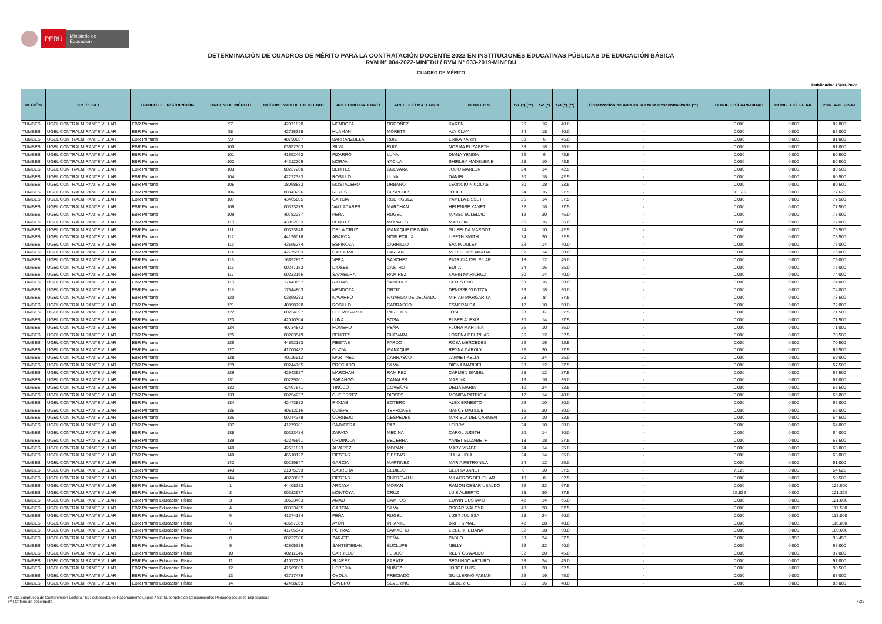PERÚ
Ministerio de Educación
DETERMINACIÓN DE CUADROS DE MÉRITO PARA LA CONTRATACIÓN DOCENTE 2022 EN INSTITUCIONES EDUCATIVAS PÚBLICAS DE EDUCACIÓN BÁSICA
RVM N° 004-2022-MINEDU / RVM N° 033-2019-MINEDU
CUADRO DE MÉRITO
Publicado: 15/01/2022
| REGIÓN | DRE / UGEL | GRUPO DE INSCRIPCIÓN | ORDEN DE MÉRITO | DOCUMENTO DE IDENTIDAD | APELLIDO PATERNO | APELLIDO MATERNO | NOMBRES | S1 (*) (**) | S2 (*) | S3 (*) (**) | Observación de Aula en la Etapa Descentralizada (**) | BONIF. DISCAPACIDAD | BONIF. LIC. FF.AA. | PUNTAJE FINAL |
| --- | --- | --- | --- | --- | --- | --- | --- | --- | --- | --- | --- | --- | --- | --- |
| TUMBES | UGEL CONTRALMIRANTE VILLAR | EBR Primaria | 97 | 42971820 | MENDOZA | ORDOÑEZ | KAREN | 26 | 16 | 40.0 | - | 0.000 | 0.000 | 82.000 |
| TUMBES | UGEL CONTRALMIRANTE VILLAR | EBR Primaria | 98 | 42735338 | HUAMAN | MORETTI | ALY CLAY | 34 | 18 | 30.0 | - | 0.000 | 0.000 | 82.000 |
| TUMBES | UGEL CONTRALMIRANTE VILLAR | EBR Primaria | 99 | 40790887 | BARRANZUELA | RUIZ | ERIKA KARIN | 30 | 6 | 45.0 | - | 0.000 | 0.000 | 81.000 |
| TUMBES | UGEL CONTRALMIRANTE VILLAR | EBR Primaria | 100 | 03652303 | SILVA | RUIZ | NORMA ELIZABETH | 38 | 18 | 25.0 | - | 0.000 | 0.000 | 81.000 |
| TUMBES | UGEL CONTRALMIRANTE VILLAR | EBR Primaria | 101 | 41652462 | PIZARRO | LUNA | DIANA YENISA | 32 | 6 | 42.5 | - | 0.000 | 0.000 | 80.500 |
| TUMBES | UGEL CONTRALMIRANTE VILLAR | EBR Primaria | 102 | 44312209 | MORAN | YACILA | SHIRLEY MADELEINE | 28 | 10 | 42.5 | - | 0.000 | 0.000 | 80.500 |
| TUMBES | UGEL CONTRALMIRANTE VILLAR | EBR Primaria | 103 | 00237200 | BENITES | GUEVARA | JULIO MARLON | 24 | 14 | 42.5 | - | 0.000 | 0.000 | 80.500 |
| TUMBES | UGEL CONTRALMIRANTE VILLAR | EBR Primaria | 104 | 42272383 | ROSILLO | LUNA | DANIEL | 20 | 18 | 42.5 | - | 0.000 | 0.000 | 80.500 |
| TUMBES | UGEL CONTRALMIRANTE VILLAR | EBR Primaria | 105 | 18068883 | MOSTACERO | URBANO | LEONCIO NICOLAS | 30 | 18 | 32.5 | - | 0.000 | 0.000 | 80.500 |
| TUMBES | UGEL CONTRALMIRANTE VILLAR | EBR Primaria | 106 | 80343296 | REYES | CESPEDES | JORGE | 24 | 16 | 27.5 | - | 10.125 | 0.000 | 77.625 |
| TUMBES | UGEL CONTRALMIRANTE VILLAR | EBR Primaria | 107 | 43465885 | GARCIA | RODRIGUEZ | PAMELA LISSETT | 26 | 14 | 37.5 | - | 0.000 | 0.000 | 77.500 |
| TUMBES | UGEL CONTRALMIRANTE VILLAR | EBR Primaria | 108 | 00323279 | VALLADARES | MARCHAN | HELENISE YANET | 32 | 18 | 27.5 | - | 0.000 | 0.000 | 77.500 |
| TUMBES | UGEL CONTRALMIRANTE VILLAR | EBR Primaria | 109 | 40782237 | PEÑA | RUGEL | MABEL SOLEDAD | 12 | 20 | 45.0 | - | 0.000 | 0.000 | 77.000 |
| TUMBES | UGEL CONTRALMIRANTE VILLAR | EBR Primaria | 110 | 43952033 | BENITES | MORALES | MARYLIN | 26 | 16 | 35.0 | - | 0.000 | 0.000 | 77.000 |
| TUMBES | UGEL CONTRALMIRANTE VILLAR | EBR Primaria | 111 | 00323648 | DE LA CRUZ | IPANAQUE DE NIÑO | GUISELDA MARGOT | 24 | 10 | 42.5 | - | 0.000 | 0.000 | 76.500 |
| TUMBES | UGEL CONTRALMIRANTE VILLAR | EBR Primaria | 112 | 44196018 | ABARCA | NOBLECILLA | LISETH SMITH | 24 | 20 | 32.5 | - | 0.000 | 0.000 | 76.500 |
| TUMBES | UGEL CONTRALMIRANTE VILLAR | EBR Primaria | 113 | 43556274 | ESPINOZA | CARRILLO | SANIA DULEY | 22 | 14 | 40.0 | - | 0.000 | 0.000 | 76.000 |
| TUMBES | UGEL CONTRALMIRANTE VILLAR | EBR Primaria | 114 | 42775503 | CARDOZA | FARFAN | MERCEDES AMALIA | 32 | 14 | 30.0 | - | 0.000 | 0.000 | 76.000 |
| TUMBES | UGEL CONTRALMIRANTE VILLAR | EBR Primaria | 115 | 16692897 | VERA | SANCHEZ | PATRICIA DEL PILAR | 18 | 12 | 45.0 | - | 0.000 | 0.000 | 75.000 |
| TUMBES | UGEL CONTRALMIRANTE VILLAR | EBR Primaria | 116 | 00247153 | DIOSES | CASTRO | EDITA | 24 | 16 | 35.0 | - | 0.000 | 0.000 | 75.000 |
| TUMBES | UGEL CONTRALMIRANTE VILLAR | EBR Primaria | 117 | 00323165 | SAAVEDRA | RAMIREZ | KARIN MARICRUZ | 20 | 14 | 40.0 | - | 0.000 | 0.000 | 74.000 |
| TUMBES | UGEL CONTRALMIRANTE VILLAR | EBR Primaria | 118 | 17443657 | RIOJAS | SANCHEZ | CELESTINO | 28 | 16 | 30.0 | - | 0.000 | 0.000 | 74.000 |
| TUMBES | UGEL CONTRALMIRANTE VILLAR | EBR Primaria | 119 | 17544803 | MENDOZA | ORTIZ | DENISSE YUVITZA | 26 | 18 | 30.0 | - | 0.000 | 0.000 | 74.000 |
| TUMBES | UGEL CONTRALMIRANTE VILLAR | EBR Primaria | 120 | 03869283 | NAVARRO | FAJARDO DE DELGADO | MIRIAN MARGARITA | 28 | 8 | 37.5 | - | 0.000 | 0.000 | 73.500 |
| TUMBES | UGEL CONTRALMIRANTE VILLAR | EBR Primaria | 121 | 40898790 | ROSILLO | CARRASCO | ESMERALDA | 12 | 10 | 50.0 | - | 0.000 | 0.000 | 72.000 |
| TUMBES | UGEL CONTRALMIRANTE VILLAR | EBR Primaria | 122 | 00234397 | DEL ROSARIO | PAREDES | JOSE | 28 | 6 | 37.5 | - | 0.000 | 0.000 | 71.500 |
| TUMBES | UGEL CONTRALMIRANTE VILLAR | EBR Primaria | 123 | 42010304 | LUNA | SOSA | ELBER ALEXIS | 30 | 14 | 27.5 | - | 0.000 | 0.000 | 71.500 |
| TUMBES | UGEL CONTRALMIRANTE VILLAR | EBR Primaria | 124 | 40734872 | ROMERO | PEÑA | FLORA MARTINA | 26 | 10 | 35.0 | - | 0.000 | 0.000 | 71.000 |
| TUMBES | UGEL CONTRALMIRANTE VILLAR | EBR Primaria | 125 | 00203549 | BENITES | GUEVARA | LORENA DEL PILAR | 26 | 12 | 32.5 | - | 0.000 | 0.000 | 70.500 |
| TUMBES | UGEL CONTRALMIRANTE VILLAR | EBR Primaria | 126 | 44852183 | FIESTAS | PARDO | ROSA MERCEDES | 22 | 16 | 32.5 | - | 0.000 | 0.000 | 70.500 |
| TUMBES | UGEL CONTRALMIRANTE VILLAR | EBR Primaria | 127 | 41700482 | OLAYA | IPANAQUE | REYNA CAROLY | 22 | 20 | 27.5 | - | 0.000 | 0.000 | 69.500 |
| TUMBES | UGEL CONTRALMIRANTE VILLAR | EBR Primaria | 128 | 40116512 | MARTINEZ | CARRASCO | JANNET KELLY | 20 | 24 | 25.0 | - | 0.000 | 0.000 | 69.000 |
| TUMBES | UGEL CONTRALMIRANTE VILLAR | EBR Primaria | 129 | 00244765 | PRECIADO | SILVA | DIGNA MARIBEL | 28 | 12 | 27.5 | - | 0.000 | 0.000 | 67.500 |
| TUMBES | UGEL CONTRALMIRANTE VILLAR | EBR Primaria | 129 | 42943527 | MARCHAN | RAMIREZ | CARMEN ISABEL | 28 | 12 | 27.5 | - | 0.000 | 0.000 | 67.500 |
| TUMBES | UGEL CONTRALMIRANTE VILLAR | EBR Primaria | 131 | 00239201 | SARANGO | CANALES | MARINA | 16 | 16 | 35.0 | - | 0.000 | 0.000 | 67.000 |
| TUMBES | UGEL CONTRALMIRANTE VILLAR | EBR Primaria | 132 | 42467571 | TINOCO | COVEÑAS | DELIA MARIA | 10 | 24 | 32.5 | - | 0.000 | 0.000 | 66.500 |
| TUMBES | UGEL CONTRALMIRANTE VILLAR | EBR Primaria | 133 | 00254237 | GUTIERREZ | DIOSES | MONICA PATRICIA | 12 | 14 | 40.0 | - | 0.000 | 0.000 | 66.000 |
| TUMBES | UGEL CONTRALMIRANTE VILLAR | EBR Primaria | 134 | 42473832 | RIOJAS | SOTERO | ALEX ERNESTO | 26 | 10 | 30.0 | - | 0.000 | 0.000 | 66.000 |
| TUMBES | UGEL CONTRALMIRANTE VILLAR | EBR Primaria | 135 | 40613016 | QUISPE | TERRONES | NANCY MATILDE | 16 | 20 | 30.0 | - | 0.000 | 0.000 | 66.000 |
| TUMBES | UGEL CONTRALMIRANTE VILLAR | EBR Primaria | 136 | 00244378 | CORNEJO | CESPEDES | MARIELA DEL CARMEN | 22 | 10 | 32.5 | - | 0.000 | 0.000 | 64.500 |
| TUMBES | UGEL CONTRALMIRANTE VILLAR | EBR Primaria | 137 | 41279781 | SAAVEDRA | PAZ | LEIDDY | 24 | 10 | 30.0 | - | 0.000 | 0.000 | 64.000 |
| TUMBES | UGEL CONTRALMIRANTE VILLAR | EBR Primaria | 138 | 00323484 | ZAPATA | MEDINA | CAROL JUDITH | 20 | 14 | 30.0 | - | 0.000 | 0.000 | 64.000 |
| TUMBES | UGEL CONTRALMIRANTE VILLAR | EBR Primaria | 139 | 42376561 | ORDINOLA | BECERRA | YANET ELIZABETH | 18 | 18 | 27.5 | - | 0.000 | 0.000 | 63.500 |
| TUMBES | UGEL CONTRALMIRANTE VILLAR | EBR Primaria | 140 | 42521823 | ALVAREZ | MORAN | MARY YSABEL | 24 | 14 | 25.0 | - | 0.000 | 0.000 | 63.000 |
| TUMBES | UGEL CONTRALMIRANTE VILLAR | EBR Primaria | 140 | 46510122 | FIESTAS | FIESTAS | JULIA LIDIA | 24 | 14 | 25.0 | - | 0.000 | 0.000 | 63.000 |
| TUMBES | UGEL CONTRALMIRANTE VILLAR | EBR Primaria | 142 | 00239847 | GARCIA | MARTINEZ | MARIA PETRONILA | 24 | 12 | 25.0 | - | 0.000 | 0.000 | 61.000 |
| TUMBES | UGEL CONTRALMIRANTE VILLAR | EBR Primaria | 143 | 21875399 | CABRERA | CEDILLO | GLORIA JANET | 0 | 10 | 37.5 | - | 7.125 | 0.000 | 54.625 |
| TUMBES | UGEL CONTRALMIRANTE VILLAR | EBR Primaria | 144 | 40238867 | FIESTAS | QUEREVALU | MILAGROS DEL PILAR | 10 | 8 | 32.5 | - | 0.000 | 0.000 | 50.500 |
| TUMBES | UGEL CONTRALMIRANTE VILLAR | EBR Primaria Educación Física | 1 | 44408283 | ARCAYA | MORAN | RAMON CESAR UBALDO | 36 | 22 | 67.5 | - | 0.000 | 0.000 | 125.500 |
| TUMBES | UGEL CONTRALMIRANTE VILLAR | EBR Primaria Educación Física | 2 | 00322977 | MONTOYA | CRUZ | LUIS ALBERTO | 38 | 30 | 37.5 | - | 15.825 | 0.000 | 121.325 |
| TUMBES | UGEL CONTRALMIRANTE VILLAR | EBR Primaria Educación Física | 3 | 10623463 | AMAUT | CAMPOS | EDWIN GUSTAVO | 42 | 14 | 65.0 | - | 0.000 | 0.000 | 121.000 |
| TUMBES | UGEL CONTRALMIRANTE VILLAR | EBR Primaria Educación Física | 4 | 00323435 | GARCIA | SILVA | OSCAR WALDYR | 40 | 20 | 57.5 | - | 0.000 | 0.000 | 117.500 |
| TUMBES | UGEL CONTRALMIRANTE VILLAR | EBR Primaria Educación Física | 5 | 41374184 | PEÑA | RUGEL | LIZET JULISSA | 28 | 24 | 60.0 | - | 0.000 | 0.000 | 112.000 |
| TUMBES | UGEL CONTRALMIRANTE VILLAR | EBR Primaria Educación Física | 6 | 43657309 | AYON | INFANTE | BRITTS MAE | 42 | 28 | 40.0 | - | 0.000 | 0.000 | 110.000 |
| TUMBES | UGEL CONTRALMIRANTE VILLAR | EBR Primaria Educación Física | 7 | 41765943 | PORRAS | CAMACHO | LIZBETH ELIANA | 32 | 18 | 50.0 | - | 0.000 | 0.000 | 100.000 |
| TUMBES | UGEL CONTRALMIRANTE VILLAR | EBR Primaria Educación Física | 8 | 00227906 | ZARATE | PEÑA | PABLO | 28 | 24 | 37.5 | - | 0.000 | 8.950 | 98.450 |
| TUMBES | UGEL CONTRALMIRANTE VILLAR | EBR Primaria Educación Física | 9 | 42505389 | SANTISTEBAN | SUCLUPE | NELLY | 36 | 22 | 40.0 | - | 0.000 | 0.000 | 98.000 |
| TUMBES | UGEL CONTRALMIRANTE VILLAR | EBR Primaria Educación Física | 10 | 40211046 | CARRILLO | FEIJOO | REDY OSWALDO | 32 | 20 | 45.0 | - | 0.000 | 0.000 | 97.000 |
| TUMBES | UGEL CONTRALMIRANTE VILLAR | EBR Primaria Educación Física | 11 | 41077233 | SUAREZ | ZARATE | SEGUNDO ARTURO | 28 | 24 | 45.0 | - | 0.000 | 0.000 | 97.000 |
| TUMBES | UGEL CONTRALMIRANTE VILLAR | EBR Primaria Educación Física | 12 | 41569885 | HEREDIA | NUÑEZ | JORGE LUIS | 18 | 20 | 52.5 | - | 0.000 | 0.000 | 90.500 |
| TUMBES | UGEL CONTRALMIRANTE VILLAR | EBR Primaria Educación Física | 13 | 43717475 | OYOLA | PRECIADO | GUILLERMO FABIAN | 26 | 16 | 45.0 | - | 0.000 | 0.000 | 87.000 |
| TUMBES | UGEL CONTRALMIRANTE VILLAR | EBR Primaria Educación Física | 14 | 42458299 | CAVERO | SEVERINO | GILBERTO | 30 | 16 | 40.0 | - | 0.000 | 0.000 | 86.000 |
(*) S1: Subprueba de Comprensión Lectora / S2: Subprueba de Razonamiento Lógico / S3: Subprueba de Conocimientos Pedagógicos de la Especialidad
(**) Criterio de desempate 4/32